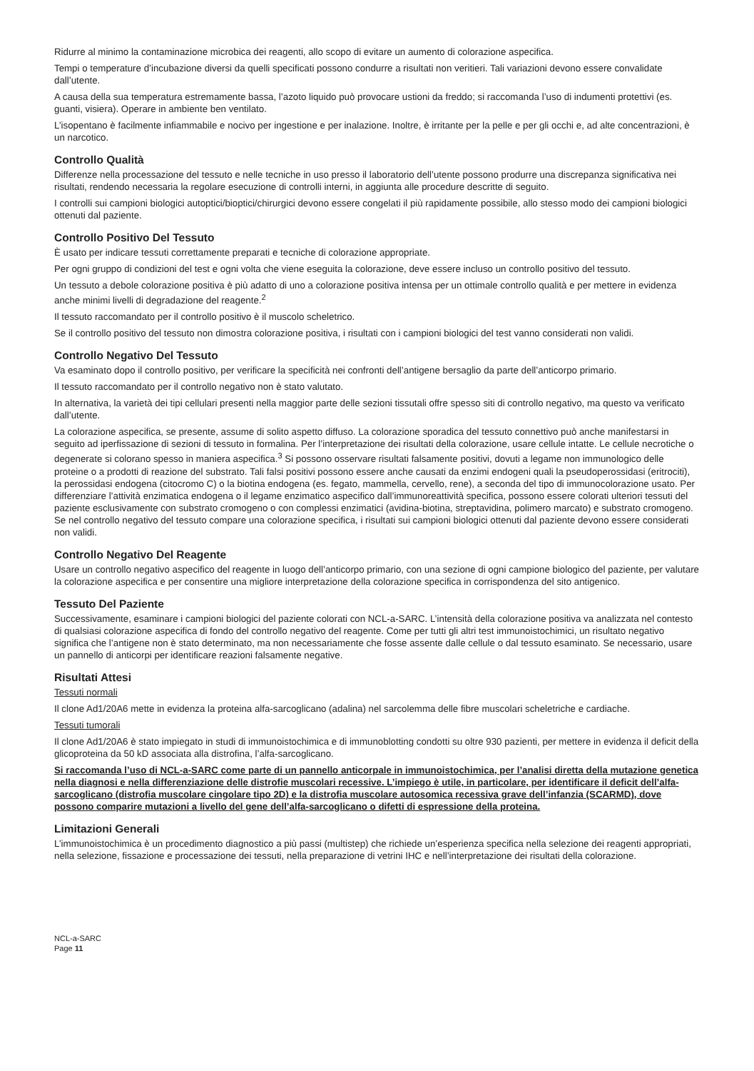Ridurre al minimo la contaminazione microbica dei reagenti, allo scopo di evitare un aumento di colorazione aspecifica.
Tempi o temperature d’incubazione diversi da quelli specificati possono condurre a risultati non veritieri. Tali variazioni devono essere convalidate dall’utente.
A causa della sua temperatura estremamente bassa, l’azoto liquido può provocare ustioni da freddo; si raccomanda l’uso di indumenti protettivi (es. guanti, visiera). Operare in ambiente ben ventilato.
L’isopentano è facilmente infiammabile e nocivo per ingestione e per inalazione. Inoltre, è irritante per la pelle e per gli occhi e, ad alte concentrazioni, è un narcotico.
Controllo Qualità
Differenze nella processazione del tessuto e nelle tecniche in uso presso il laboratorio dell’utente possono produrre una discrepanza significativa nei risultati, rendendo necessaria la regolare esecuzione di controlli interni, in aggiunta alle procedure descritte di seguito.
I controlli sui campioni biologici autoptici/bioptici/chirurgici devono essere congelati il più rapidamente possibile, allo stesso modo dei campioni biologici ottenuti dal paziente.
Controllo Positivo Del Tessuto
È usato per indicare tessuti correttamente preparati e tecniche di colorazione appropriate.
Per ogni gruppo di condizioni del test e ogni volta che viene eseguita la colorazione, deve essere incluso un controllo positivo del tessuto.
Un tessuto a debole colorazione positiva è più adatto di uno a colorazione positiva intensa per un ottimale controllo qualità e per mettere in evidenza anche minimi livelli di degradazione del reagente.<sup>2</sup>
Il tessuto raccomandato per il controllo positivo è il muscolo scheletrico.
Se il controllo positivo del tessuto non dimostra colorazione positiva, i risultati con i campioni biologici del test vanno considerati non validi.
Controllo Negativo Del Tessuto
Va esaminato dopo il controllo positivo, per verificare la specificità nei confronti dell’antigene bersaglio da parte dell’anticorpo primario.
Il tessuto raccomandato per il controllo negativo non è stato valutato.
In alternativa, la varietà dei tipi cellulari presenti nella maggior parte delle sezioni tissutali offre spesso siti di controllo negativo, ma questo va verificato dall’utente.
La colorazione aspecifica, se presente, assume di solito aspetto diffuso. La colorazione sporadica del tessuto connettivo può anche manifestarsi in seguito ad iperfissazione di sezioni di tessuto in formalina. Per l’interpretazione dei risultati della colorazione, usare cellule intatte. Le cellule necrotiche o degenerate si colorano spesso in maniera aspecifica.<sup>3</sup> Si possono osservare risultati falsamente positivi, dovuti a legame non immunologico delle proteine o a prodotti di reazione del substrato. Tali falsi positivi possono essere anche causati da enzimi endogeni quali la pseudoperossidasi (eritrociti), la perossidasi endogena (citocromo C) o la biotina endogena (es. fegato, mammella, cervello, rene), a seconda del tipo di immunocolorazione usato. Per differenziare l’attività enzimatica endogena o il legame enzimatico aspecifico dall’immunoreattività specifica, possono essere colorati ulteriori tessuti del paziente esclusivamente con substrato cromogeno o con complessi enzimatici (avidina-biotina, streptavidina, polimero marcato) e substrato cromogeno. Se nel controllo negativo del tessuto compare una colorazione specifica, i risultati sui campioni biologici ottenuti dal paziente devono essere considerati non validi.
Controllo Negativo Del Reagente
Usare un controllo negativo aspecifico del reagente in luogo dell’anticorpo primario, con una sezione di ogni campione biologico del paziente, per valutare la colorazione aspecifica e per consentire una migliore interpretazione della colorazione specifica in corrispondenza del sito antigenico.
Tessuto Del Paziente
Successivamente, esaminare i campioni biologici del paziente colorati con NCL-a-SARC. L’intensità della colorazione positiva va analizzata nel contesto di qualsiasi colorazione aspecifica di fondo del controllo negativo del reagente. Come per tutti gli altri test immunoistochimici, un risultato negativo significa che l’antigene non è stato determinato, ma non necessariamente che fosse assente dalle cellule o dal tessuto esaminato. Se necessario, usare un pannello di anticorpi per identificare reazioni falsamente negative.
Risultati Attesi
Tessuti normali
Il clone Ad1/20A6 mette in evidenza la proteina alfa-sarcoglicano (adalina) nel sarcolemma delle fibre muscolari scheletriche e cardiache.
Tessuti tumorali
Il clone Ad1/20A6 è stato impiegato in studi di immunoistochimica e di immunoblotting condotti su oltre 930 pazienti, per mettere in evidenza il deficit della glicoproteina da 50 kD associata alla distrofina, l’alfa-sarcoglicano.
Si raccomanda l’uso di NCL-a-SARC come parte di un pannello anticorpale in immunoistochimica, per l’analisi diretta della mutazione genetica nella diagnosi e nella differenziazione delle distrofie muscolari recessive. L’impiego è utile, in particolare, per identificare il deficit dell’alfa-sarcoglicano (distrofia muscolare cingolare tipo 2D) e la distrofia muscolare autosomica recessiva grave dell’infanzia (SCARMD), dove possono comparire mutazioni a livello del gene dell’alfa-sarcoglicano o difetti di espressione della proteina.
Limitazioni Generali
L’immunoistochimica è un procedimento diagnostico a più passi (multistep) che richiede un’esperienza specifica nella selezione dei reagenti appropriati, nella selezione, fissazione e processazione dei tessuti, nella preparazione di vetrini IHC e nell’interpretazione dei risultati della colorazione.
NCL-a-SARC
Page 11